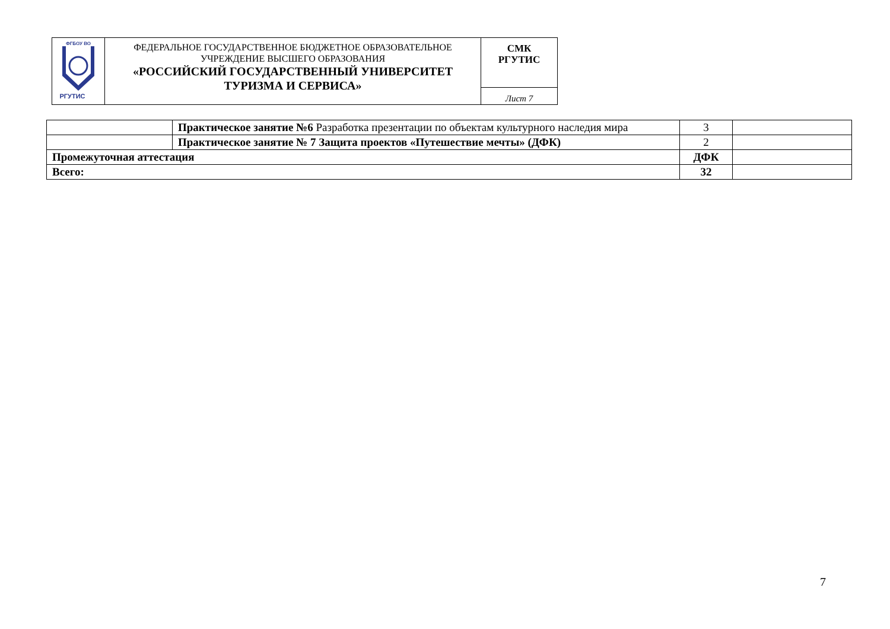| ФГБОУ ВО РГУТИС | ФЕДЕРАЛЬНОЕ ГОСУДАРСТВЕННОЕ БЮДЖЕТНОЕ ОБРАЗОВАТЕЛЬНОЕ УЧРЕЖДЕНИЕ ВЫСШЕГО ОБРАЗОВАНИЯ «РОССИЙСКИЙ ГОСУДАРСТВЕННЫЙ УНИВЕРСИТЕТ ТУРИЗМА И СЕРВИСА» | СМК РГУТИС |
| | | Лист 7 |
| | Практическое занятие №6 Разработка презентации по объектам культурного наследия мира | 3 | |
| | Практическое занятие № 7 Защита проектов «Путешествие мечты» (ДФК) | 2 | |
| Промежуточная аттестация | | ДФК | |
| Всего: | | 32 | |
7